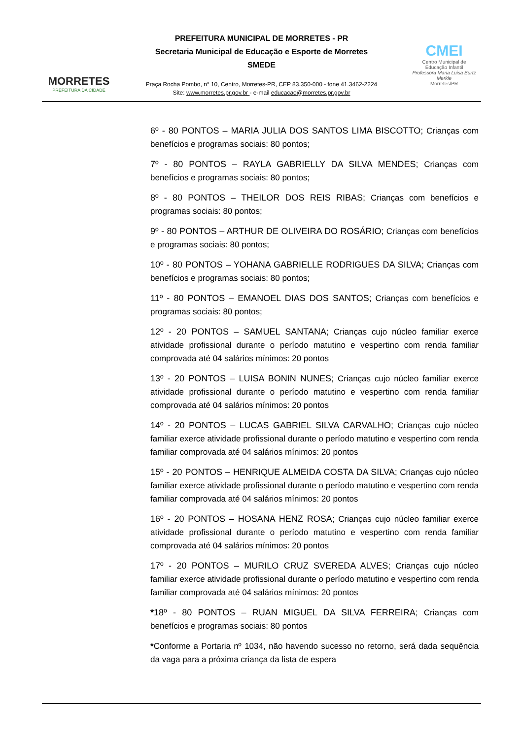MORRETES
PREFEITURA DA CIDADE
PREFEITURA MUNICIPAL DE MORRETES - PR
Secretaria Municipal de Educação e Esporte de Morretes
SMEDE
Praça Rocha Pombo, n° 10, Centro, Morretes-PR, CEP 83.350-000 - fone 41.3462-2224
Site: www.morretes.pr.gov.br - e-mail educacao@morretes.pr.gov.br
CMEI
Centro Municipal de
Educação Infantil
Professora Maria Luisa Burtz Merkle
Morretes/PR
6º - 80 PONTOS – MARIA JULIA DOS SANTOS LIMA BISCOTTO; Crianças com benefícios e programas sociais: 80 pontos;
7º - 80 PONTOS – RAYLA GABRIELLY DA SILVA MENDES; Crianças com benefícios e programas sociais: 80 pontos;
8º - 80 PONTOS – THEILOR DOS REIS RIBAS; Crianças com benefícios e programas sociais: 80 pontos;
9º - 80 PONTOS – ARTHUR DE OLIVEIRA DO ROSÁRIO; Crianças com benefícios e programas sociais: 80 pontos;
10º - 80 PONTOS – YOHANA GABRIELLE RODRIGUES DA SILVA; Crianças com benefícios e programas sociais: 80 pontos;
11º - 80 PONTOS – EMANOEL DIAS DOS SANTOS; Crianças com benefícios e programas sociais: 80 pontos;
12º - 20 PONTOS – SAMUEL SANTANA; Crianças cujo núcleo familiar exerce atividade profissional durante o período matutino e vespertino com renda familiar comprovada até 04 salários mínimos: 20 pontos
13º - 20 PONTOS – LUISA BONIN NUNES; Crianças cujo núcleo familiar exerce atividade profissional durante o período matutino e vespertino com renda familiar comprovada até 04 salários mínimos: 20 pontos
14º - 20 PONTOS – LUCAS GABRIEL SILVA CARVALHO; Crianças cujo núcleo familiar exerce atividade profissional durante o período matutino e vespertino com renda familiar comprovada até 04 salários mínimos: 20 pontos
15º - 20 PONTOS – HENRIQUE ALMEIDA COSTA DA SILVA; Crianças cujo núcleo familiar exerce atividade profissional durante o período matutino e vespertino com renda familiar comprovada até 04 salários mínimos: 20 pontos
16º - 20 PONTOS – HOSANA HENZ ROSA; Crianças cujo núcleo familiar exerce atividade profissional durante o período matutino e vespertino com renda familiar comprovada até 04 salários mínimos: 20 pontos
17º - 20 PONTOS – MURILO CRUZ SVEREDA ALVES; Crianças cujo núcleo familiar exerce atividade profissional durante o período matutino e vespertino com renda familiar comprovada até 04 salários mínimos: 20 pontos
*18º - 80 PONTOS – RUAN MIGUEL DA SILVA FERREIRA; Crianças com benefícios e programas sociais: 80 pontos
*Conforme a Portaria nº 1034, não havendo sucesso no retorno, será dada sequência da vaga para a próxima criança da lista de espera